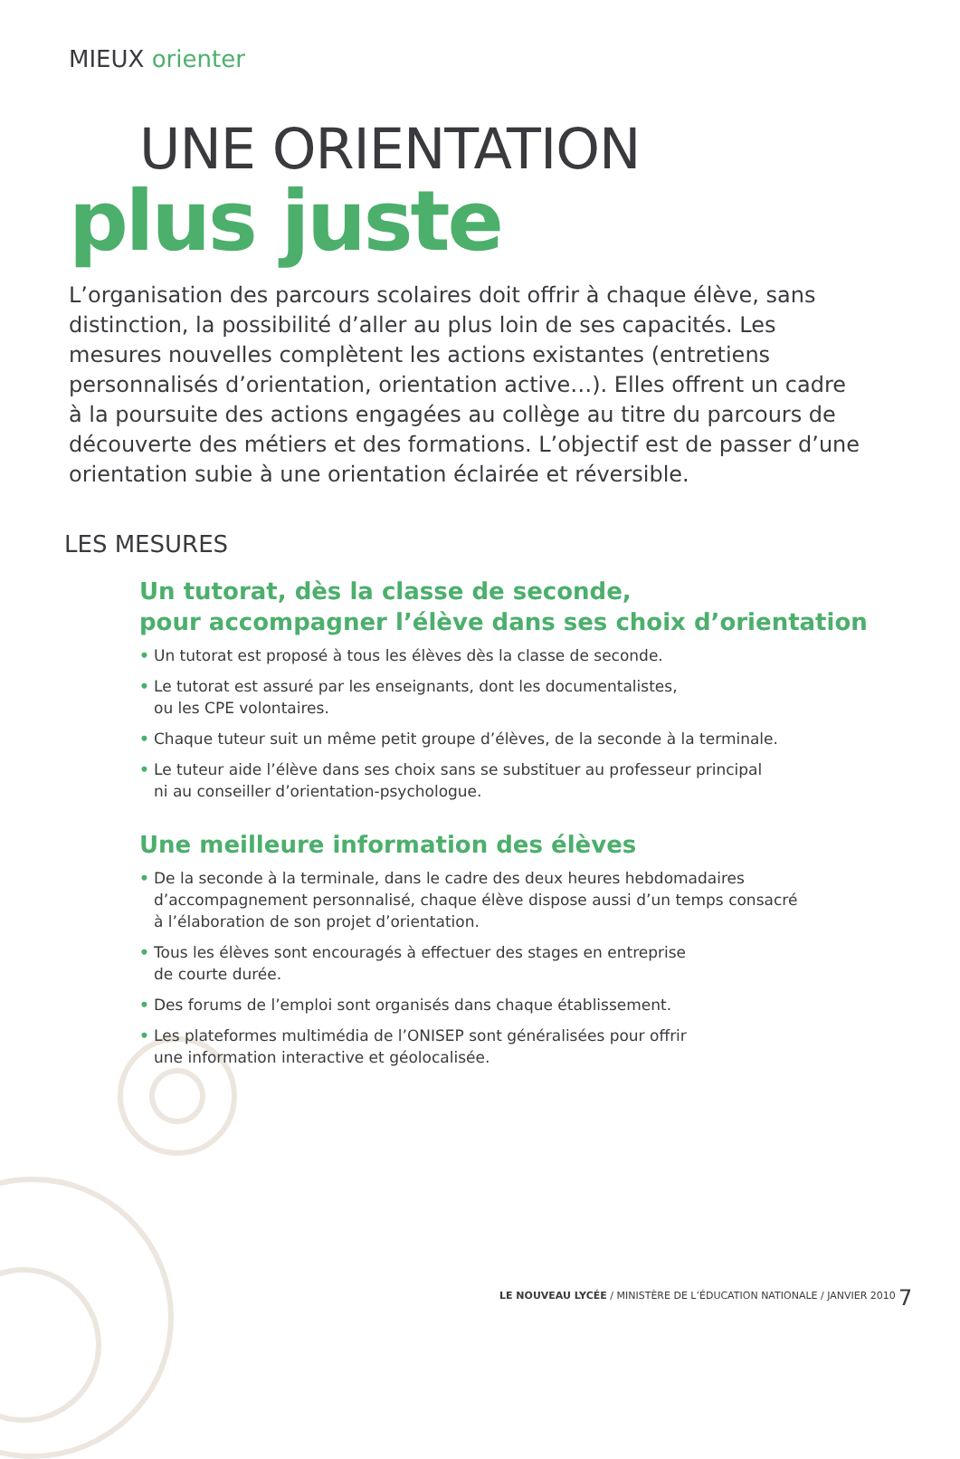MIEUX orienter
UNE ORIENTATION
plus juste
L’organisation des parcours scolaires doit offrir à chaque élève, sans distinction, la possibilité d’aller au plus loin de ses capacités. Les mesures nouvelles complètent les actions existantes (entretiens personnalisés d’orientation, orientation active…). Elles offrent un cadre à la poursuite des actions engagées au collège au titre du parcours de découverte des métiers et des formations. L’objectif est de passer d’une orientation subie à une orientation éclairée et réversible.
LES MESURES
Un tutorat, dès la classe de seconde,
pour accompagner l’élève dans ses choix d’orientation
• Un tutorat est proposé à tous les élèves dès la classe de seconde.
• Le tutorat est assuré par les enseignants, dont les documentalistes,
ou les CPE volontaires.
• Chaque tuteur suit un même petit groupe d’élèves, de la seconde à la terminale.
• Le tuteur aide l’élève dans ses choix sans se substituer au professeur principal
ni au conseiller d’orientation-psychologue.
Une meilleure information des élèves
• De la seconde à la terminale, dans le cadre des deux heures hebdomadaires
d’accompagnement personnalisé, chaque élève dispose aussi d’un temps consacré
à l’élaboration de son projet d’orientation.
• Tous les élèves sont encouragés à effectuer des stages en entreprise
de courte durée.
• Des forums de l’emploi sont organisés dans chaque établissement.
• Les plateformes multimédia de l’ONISEP sont généralisées pour offrir
une information interactive et géolocalisée.
LE NOUVEAU LYCÉE / MINISTÈRE DE L’ÉDUCATION NATIONALE / JANVIER 2010
7